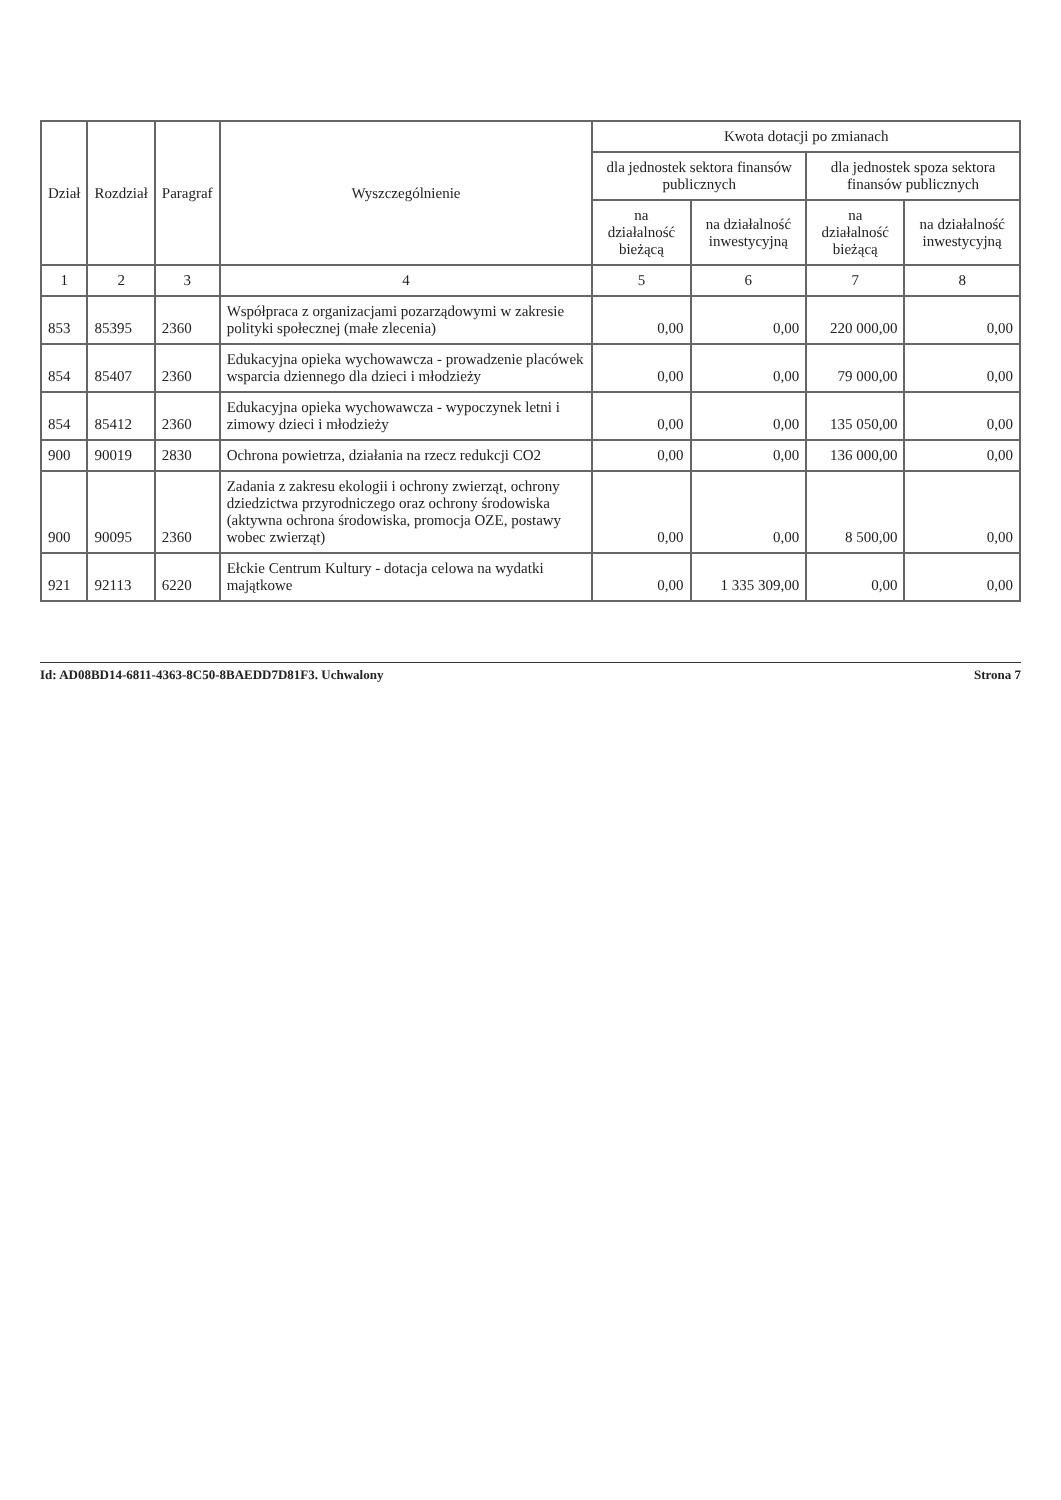| Dział | Rozdział | Paragraf | Wyszczególnienie | Kwota dotacji po zmianach | | | |
| --- | --- | --- | --- | --- | --- | --- | --- |
| | | | | dla jednostek sektora finansów publicznych | | dla jednostek spoza sektora finansów publicznych | |
| | | | | na działalność bieżącą | na działalność inwestycyjną | na działalność bieżącą | na działalność inwestycyjną |
| 1 | 2 | 3 | 4 | 5 | 6 | 7 | 8 |
| 853 | 85395 | 2360 | Współpraca z organizacjami pozarządowymi w zakresie polityki społecznej (małe zlecenia) | 0,00 | 0,00 | 220 000,00 | 0,00 |
| 854 | 85407 | 2360 | Edukacyjna opieka wychowawcza - prowadzenie placówek wsparcia dziennego dla dzieci i młodzieży | 0,00 | 0,00 | 79 000,00 | 0,00 |
| 854 | 85412 | 2360 | Edukacyjna opieka wychowawcza - wypoczynek letni i zimowy dzieci i młodzieży | 0,00 | 0,00 | 135 050,00 | 0,00 |
| 900 | 90019 | 2830 | Ochrona powietrza, działania na rzecz redukcji CO2 | 0,00 | 0,00 | 136 000,00 | 0,00 |
| 900 | 90095 | 2360 | Zadania z zakresu ekologii i ochrony zwierząt, ochrony dziedzictwa przyrodniczego oraz ochrony środowiska (aktywna ochrona środowiska, promocja OZE, postawy wobec zwierząt) | 0,00 | 0,00 | 8 500,00 | 0,00 |
| 921 | 92113 | 6220 | Ełckie Centrum Kultury - dotacja celowa na wydatki majątkowe | 0,00 | 1 335 309,00 | 0,00 | 0,00 |
Id: AD08BD14-6811-4363-8C50-8BAEDD7D81F3. Uchwalony Strona 7